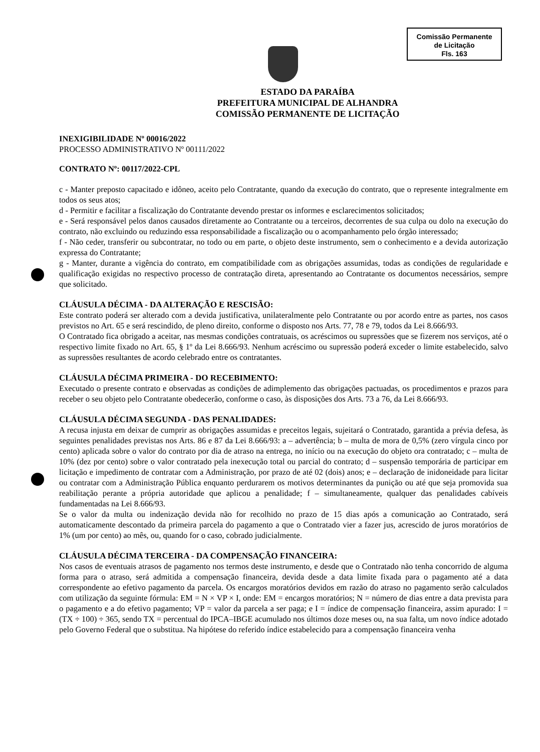Comissão Permanente
de Licitação
Fls. 163
ESTADO DA PARAÍBA
PREFEITURA MUNICIPAL DE ALHANDRA
COMISSÃO PERMANENTE DE LICITAÇÃO
INEXIGIBILIDADE Nº 00016/2022
PROCESSO ADMINISTRATIVO Nº 00111/2022
CONTRATO Nº: 00117/2022-CPL
c - Manter preposto capacitado e idôneo, aceito pelo Contratante, quando da execução do contrato, que o represente integralmente em todos os seus atos;
d - Permitir e facilitar a fiscalização do Contratante devendo prestar os informes e esclarecimentos solicitados;
e - Será responsável pelos danos causados diretamente ao Contratante ou a terceiros, decorrentes de sua culpa ou dolo na execução do contrato, não excluindo ou reduzindo essa responsabilidade a fiscalização ou o acompanhamento pelo órgão interessado;
f - Não ceder, transferir ou subcontratar, no todo ou em parte, o objeto deste instrumento, sem o conhecimento e a devida autorização expressa do Contratante;
g - Manter, durante a vigência do contrato, em compatibilidade com as obrigações assumidas, todas as condições de regularidade e qualificação exigidas no respectivo processo de contratação direta, apresentando ao Contratante os documentos necessários, sempre que solicitado.
CLÁUSULA DÉCIMA - DA ALTERAÇÃO E RESCISÃO:
Este contrato poderá ser alterado com a devida justificativa, unilateralmente pelo Contratante ou por acordo entre as partes, nos casos previstos no Art. 65 e será rescindido, de pleno direito, conforme o disposto nos Arts. 77, 78 e 79, todos da Lei 8.666/93.
O Contratado fica obrigado a aceitar, nas mesmas condições contratuais, os acréscimos ou supressões que se fizerem nos serviços, até o respectivo limite fixado no Art. 65, § 1º da Lei 8.666/93. Nenhum acréscimo ou supressão poderá exceder o limite estabelecido, salvo as supressões resultantes de acordo celebrado entre os contratantes.
CLÁUSULA DÉCIMA PRIMEIRA - DO RECEBIMENTO:
Executado o presente contrato e observadas as condições de adimplemento das obrigações pactuadas, os procedimentos e prazos para receber o seu objeto pelo Contratante obedecerão, conforme o caso, às disposições dos Arts. 73 a 76, da Lei 8.666/93.
CLÁUSULA DÉCIMA SEGUNDA - DAS PENALIDADES:
A recusa injusta em deixar de cumprir as obrigações assumidas e preceitos legais, sujeitará o Contratado, garantida a prévia defesa, às seguintes penalidades previstas nos Arts. 86 e 87 da Lei 8.666/93: a – advertência; b – multa de mora de 0,5% (zero vírgula cinco por cento) aplicada sobre o valor do contrato por dia de atraso na entrega, no início ou na execução do objeto ora contratado; c – multa de 10% (dez por cento) sobre o valor contratado pela inexecução total ou parcial do contrato; d – suspensão temporária de participar em licitação e impedimento de contratar com a Administração, por prazo de até 02 (dois) anos; e – declaração de inidoneidade para licitar ou contratar com a Administração Pública enquanto perdurarem os motivos determinantes da punição ou até que seja promovida sua reabilitação perante a própria autoridade que aplicou a penalidade; f – simultaneamente, qualquer das penalidades cabíveis fundamentadas na Lei 8.666/93.
Se o valor da multa ou indenização devida não for recolhido no prazo de 15 dias após a comunicação ao Contratado, será automaticamente descontado da primeira parcela do pagamento a que o Contratado vier a fazer jus, acrescido de juros moratórios de 1% (um por cento) ao mês, ou, quando for o caso, cobrado judicialmente.
CLÁUSULA DÉCIMA TERCEIRA - DA COMPENSAÇÃO FINANCEIRA:
Nos casos de eventuais atrasos de pagamento nos termos deste instrumento, e desde que o Contratado não tenha concorrido de alguma forma para o atraso, será admitida a compensação financeira, devida desde a data limite fixada para o pagamento até a data correspondente ao efetivo pagamento da parcela. Os encargos moratórios devidos em razão do atraso no pagamento serão calculados com utilização da seguinte fórmula: EM = N × VP × I, onde: EM = encargos moratórios; N = número de dias entre a data prevista para o pagamento e a do efetivo pagamento; VP = valor da parcela a ser paga; e I = índice de compensação financeira, assim apurado: I = (TX ÷ 100) ÷ 365, sendo TX = percentual do IPCA–IBGE acumulado nos últimos doze meses ou, na sua falta, um novo índice adotado pelo Governo Federal que o substitua. Na hipótese do referido índice estabelecido para a compensação financeira venha